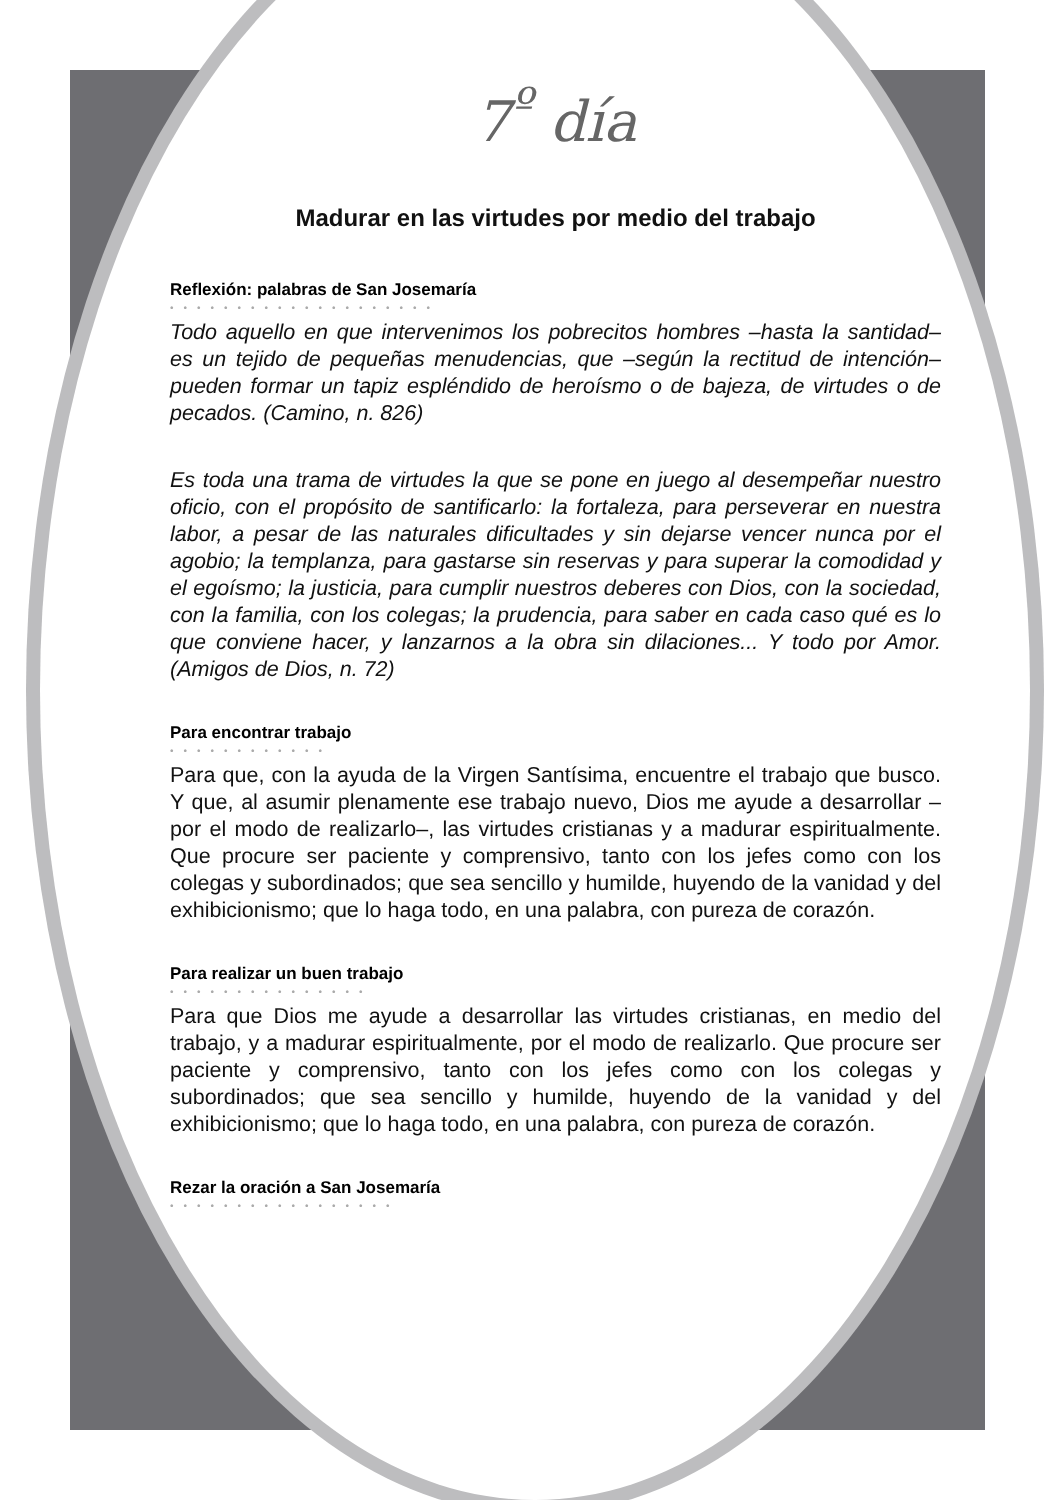7<sup>º</sup> día
Madurar en las virtudes por medio del trabajo
Reflexión: palabras de San Josemaría
••••••••••••••••••••
Todo aquello en que intervenimos los pobrecitos hombres –hasta la santidad– es un tejido de pequeñas menudencias, que –según la rectitud de intención– pueden formar un tapiz espléndido de heroísmo o de bajeza, de virtudes o de pecados. (Camino, n. 826)
Es toda una trama de virtudes la que se pone en juego al desempeñar nuestro oficio, con el propósito de santificarlo: la fortaleza, para perseverar en nuestra labor, a pesar de las naturales dificultades y sin dejarse vencer nunca por el agobio; la templanza, para gastarse sin reservas y para superar la comodidad y el egoísmo; la justicia, para cumplir nuestros deberes con Dios, con la sociedad, con la familia, con los colegas; la prudencia, para saber en cada caso qué es lo que conviene hacer, y lanzarnos a la obra sin dilaciones... Y todo por Amor. (Amigos de Dios, n. 72)
Para encontrar trabajo
••••••••••••
Para que, con la ayuda de la Virgen Santísima, encuentre el trabajo que busco. Y que, al asumir plenamente ese trabajo nuevo, Dios me ayude a desarrollar –por el modo de realizarlo–, las virtudes cristianas y a madurar espiritualmente. Que procure ser paciente y comprensivo, tanto con los jefes como con los colegas y subordinados; que sea sencillo y humilde, huyendo de la vanidad y del exhibicionismo; que lo haga todo, en una palabra, con pureza de corazón.
Para realizar un buen trabajo
•••••••••••••••
Para que Dios me ayude a desarrollar las virtudes cristianas, en medio del trabajo, y a madurar espiritualmente, por el modo de realizarlo. Que procure ser paciente y comprensivo, tanto con los jefes como con los colegas y subordinados; que sea sencillo y humilde, huyendo de la vanidad y del exhibicionismo; que lo haga todo, en una palabra, con pureza de corazón.
Rezar la oración a San Josemaría
•••••••••••••••••